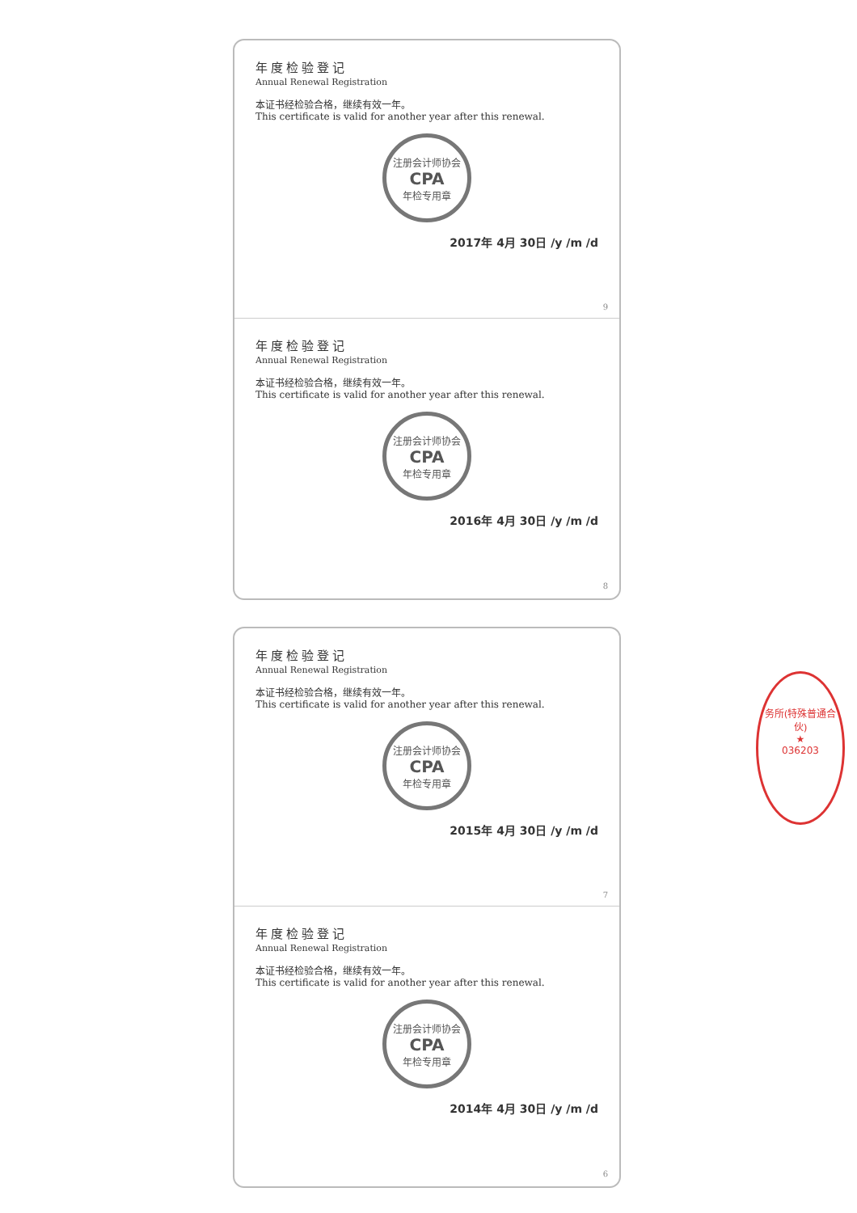年度检验登记
Annual Renewal Registration
本证书经检验合格，继续有效一年。
This certificate is valid for another year after this renewal.
注册会计师协会
CPA
年检专用章
2017年 4月 30日 /y /m /d
9
年度检验登记
Annual Renewal Registration
本证书经检验合格，继续有效一年。
This certificate is valid for another year after this renewal.
注册会计师协会
CPA
年检专用章
2016年 4月 30日 /y /m /d
8
年度检验登记
Annual Renewal Registration
本证书经检验合格，继续有效一年。
This certificate is valid for another year after this renewal.
注册会计师协会
CPA
年检专用章
2015年 4月 30日 /y /m /d
7
年度检验登记
Annual Renewal Registration
本证书经检验合格，继续有效一年。
This certificate is valid for another year after this renewal.
注册会计师协会
CPA
年检专用章
2014年 4月 30日 /y /m /d
6
务所(特殊普通合伙)
★
036203